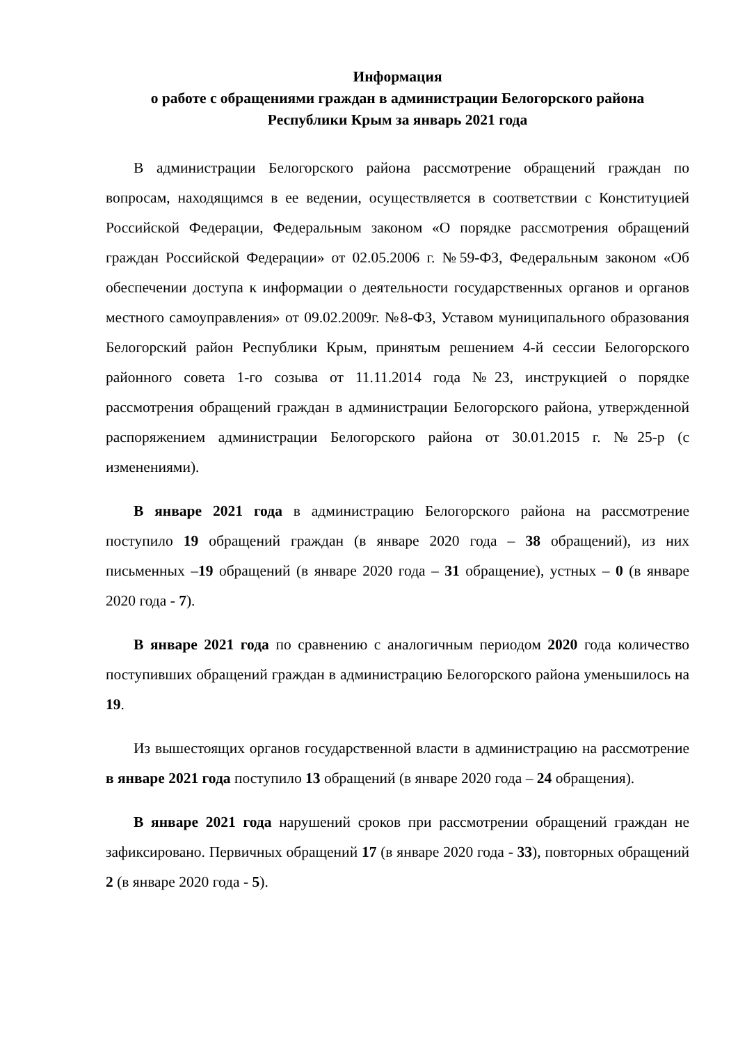Информация
о работе с обращениями граждан в администрации Белогорского района
Республики Крым за январь 2021 года
В администрации Белогорского района рассмотрение обращений граждан по вопросам, находящимся в ее ведении, осуществляется в соответствии с Конституцией Российской Федерации, Федеральным законом «О порядке рассмотрения обращений граждан Российской Федерации» от 02.05.2006 г. №59-ФЗ, Федеральным законом «Об обеспечении доступа к информации о деятельности государственных органов и органов местного самоуправления» от 09.02.2009г. №8-ФЗ, Уставом муниципального образования Белогорский район Республики Крым, принятым решением 4-й сессии Белогорского районного совета 1-го созыва от 11.11.2014 года №23, инструкцией о порядке рассмотрения обращений граждан в администрации Белогорского района, утвержденной распоряжением администрации Белогорского района от 30.01.2015 г. №25-р (с изменениями).
В январе 2021 года в администрацию Белогорского района на рассмотрение поступило 19 обращений граждан (в январе 2020 года – 38 обращений), из них письменных –19 обращений (в январе 2020 года – 31 обращение), устных – 0 (в январе 2020 года - 7).
В январе 2021 года по сравнению с аналогичным периодом 2020 года количество поступивших обращений граждан в администрацию Белогорского района уменьшилось на 19.
Из вышестоящих органов государственной власти в администрацию на рассмотрение в январе 2021 года поступило 13 обращений (в январе 2020 года – 24 обращения).
В январе 2021 года нарушений сроков при рассмотрении обращений граждан не зафиксировано. Первичных обращений 17 (в январе 2020 года - 33), повторных обращений 2 (в январе 2020 года - 5).